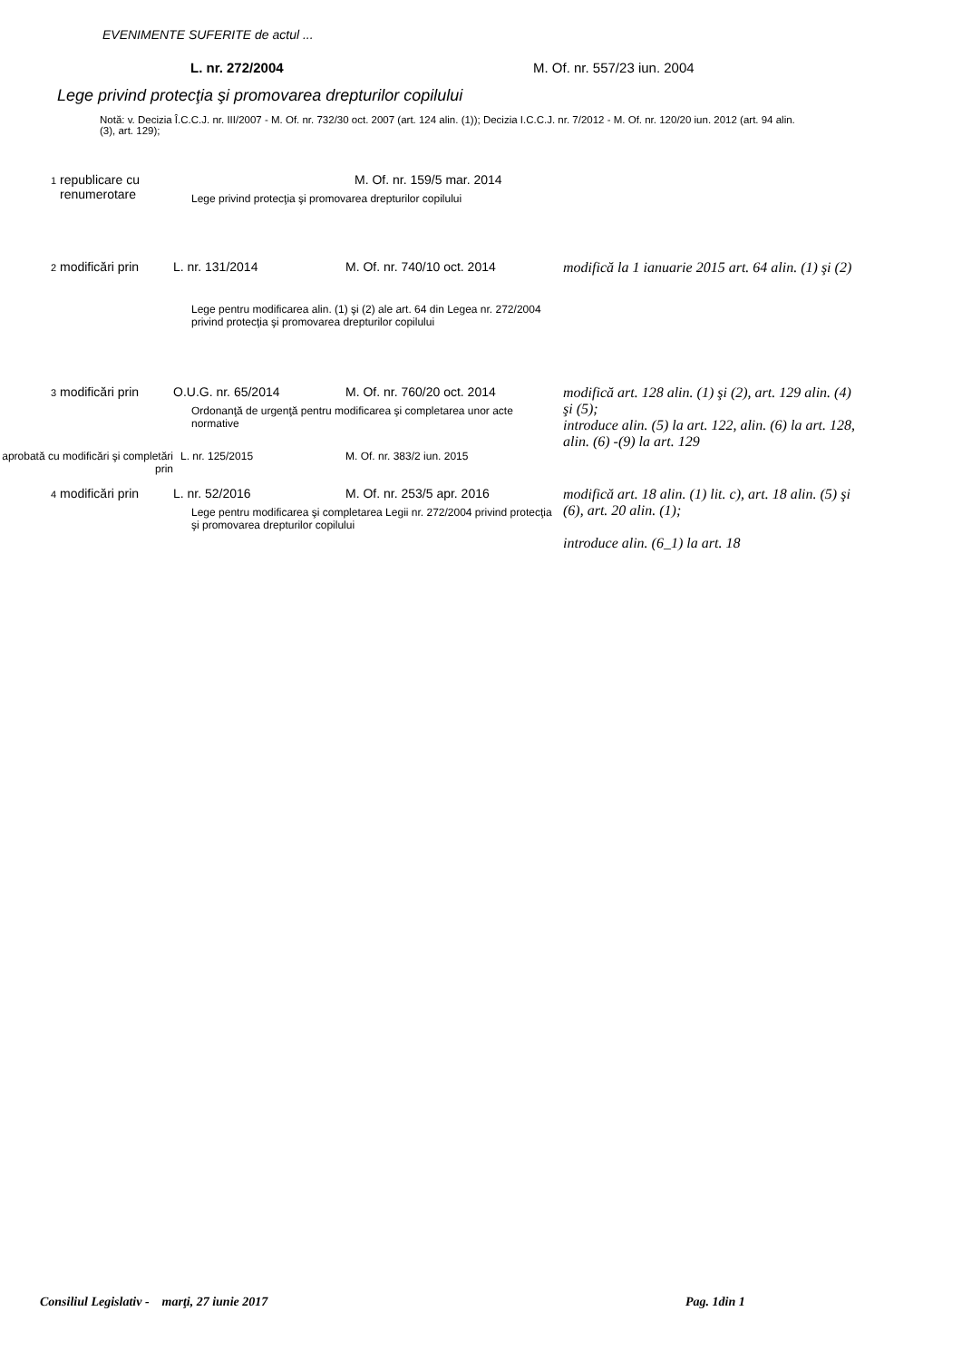EVENIMENTE SUFERITE de actul ...
L. nr. 272/2004 M. Of. nr. 557/23 iun. 2004
Lege privind protecţia şi promovarea drepturilor copilului
Notă: v. Decizia Î.C.C.J. nr. III/2007 - M. Of. nr. 732/30 oct. 2007 (art. 124 alin. (1)); Decizia I.C.C.J. nr. 7/2012 - M. Of. nr. 120/20 iun. 2012 (art. 94 alin. (3), art. 129);
| 1 | republicare cu renumerotare | M. Of. nr. 159/5 mar. 2014 Lege privind protecţia şi promovarea drepturilor copilului | | |
| 2 | modificări prin | L. nr. 131/2014 | M. Of. nr. 740/10 oct. 2014 | modifică la 1 ianuarie 2015 art. 64 alin. (1) şi (2) |
| | | Lege pentru modificarea alin. (1) şi (2) ale art. 64 din Legea nr. 272/2004 privind protecţia şi promovarea drepturilor copilului | | |
| 3 | modificări prin | O.U.G. nr. 65/2014 | M. Of. nr. 760/20 oct. 2014 Ordonanţă de urgenţă pentru modificarea şi completarea unor acte normative | modifică art. 128 alin. (1) şi (2), art. 129 alin. (4) şi (5); introduce alin. (5) la art. 122, alin. (6) la art. 128, alin. (6) -(9) la art. 129 |
| aprobată cu modificări şi completări prin | | L. nr. 125/2015 | M. Of. nr. 383/2 iun. 2015 | |
| 4 | modificări prin | L. nr. 52/2016 | M. Of. nr. 253/5 apr. 2016 Lege pentru modificarea şi completarea Legii nr. 272/2004 privind protecţia şi promovarea drepturilor copilului | modifică art. 18 alin. (1) lit. c), art. 18 alin. (5) şi (6), art. 20 alin. (1); introduce alin. (6_1) la art. 18 |
Consiliul Legislativ - marţi, 27 iunie 2017 Pag. 1din 1